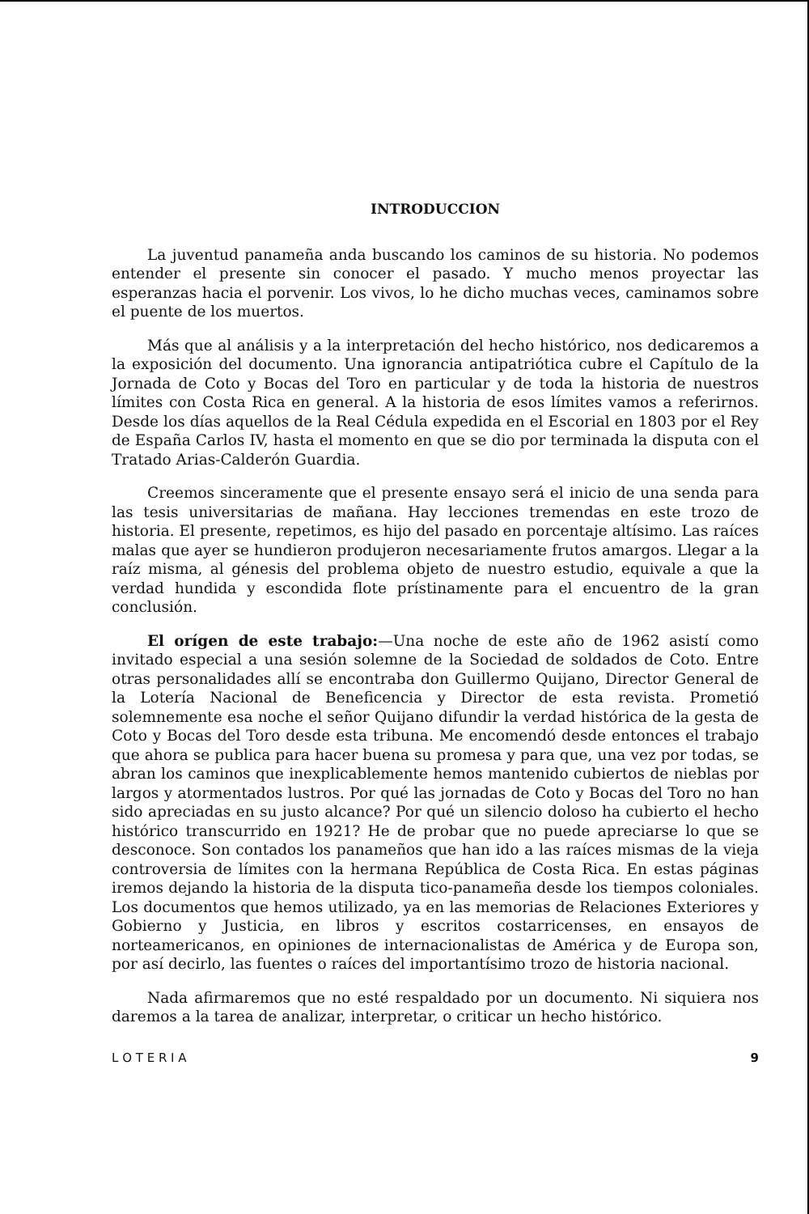INTRODUCCION
La juventud panameña anda buscando los caminos de su historia. No podemos entender el presente sin conocer el pasado. Y mucho menos proyectar las esperanzas hacia el porvenir. Los vivos, lo he dicho muchas veces, caminamos sobre el puente de los muertos.
Más que al análisis y a la interpretación del hecho histórico, nos dedicaremos a la exposición del documento. Una ignorancia antipatriótica cubre el Capítulo de la Jornada de Coto y Bocas del Toro en particular y de toda la historia de nuestros límites con Costa Rica en general. A la historia de esos límites vamos a referirnos. Desde los días aquellos de la Real Cédula expedida en el Escorial en 1803 por el Rey de España Carlos IV, hasta el momento en que se dio por terminada la disputa con el Tratado Arias-Calderón Guardia.
Creemos sinceramente que el presente ensayo será el inicio de una senda para las tesis universitarias de mañana. Hay lecciones tremendas en este trozo de historia. El presente, repetimos, es hijo del pasado en porcentaje altísimo. Las raíces malas que ayer se hundieron produjeron necesariamente frutos amargos. Llegar a la raíz misma, al génesis del problema objeto de nuestro estudio, equivale a que la verdad hundida y escondida flote prístinamente para el encuentro de la gran conclusión.
El orígen de este trabajo:—Una noche de este año de 1962 asistí como invitado especial a una sesión solemne de la Sociedad de soldados de Coto. Entre otras personalidades allí se encontraba don Guillermo Quijano, Director General de la Lotería Nacional de Beneficencia y Director de esta revista. Prometió solemnemente esa noche el señor Quijano difundir la verdad histórica de la gesta de Coto y Bocas del Toro desde esta tribuna. Me encomendó desde entonces el trabajo que ahora se publica para hacer buena su promesa y para que, una vez por todas, se abran los caminos que inexplicablemente hemos mantenido cubiertos de nieblas por largos y atormentados lustros. Por qué las jornadas de Coto y Bocas del Toro no han sido apreciadas en su justo alcance? Por qué un silencio doloso ha cubierto el hecho histórico transcurrido en 1921? He de probar que no puede apreciarse lo que se desconoce. Son contados los panameños que han ido a las raíces mismas de la vieja controversia de límites con la hermana República de Costa Rica. En estas páginas iremos dejando la historia de la disputa tico-panameña desde los tiempos coloniales. Los documentos que hemos utilizado, ya en las memorias de Relaciones Exteriores y Gobierno y Justicia, en libros y escritos costarricenses, en ensayos de norteamericanos, en opiniones de internacionalistas de América y de Europa son, por así decirlo, las fuentes o raíces del importantísimo trozo de historia nacional.
Nada afirmaremos que no esté respaldado por un documento. Ni siquiera nos daremos a la tarea de analizar, interpretar, o criticar un hecho histórico.
L O T E R I A 9